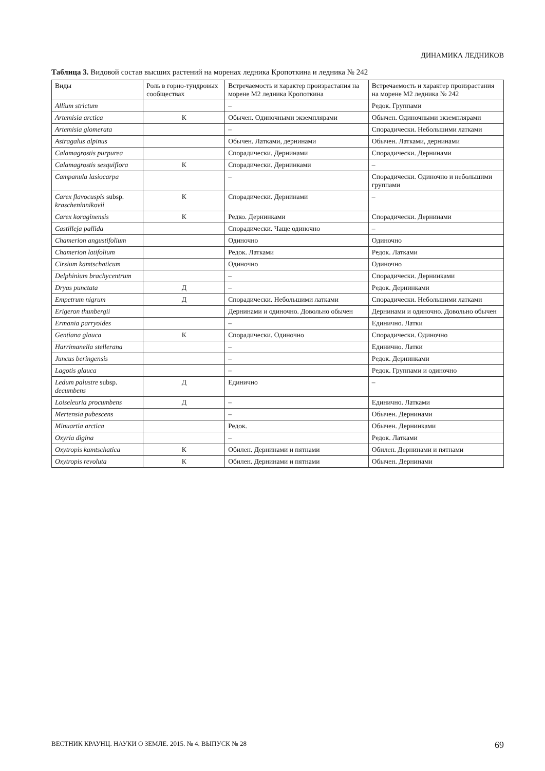ДИНАМИКА ЛЕДНИКОВ
Таблица 3. Видовой состав высших растений на моренах ледника Кропоткина и ледника № 242
| Виды | Роль в горно-тундровых сообществах | Встречаемость и характер произрастания на морене М2 ледника Кропоткина | Встречаемость и характер произрастания на морене М2 ледника № 242 |
| --- | --- | --- | --- |
| Allium strictum | | – | Редок. Группами |
| Artemisia arctica | К | Обычен. Одиночными экземплярами | Обычен. Одиночными экземплярами |
| Artemisia glomerata | | – | Спорадически. Небольшими латками |
| Astragalus alpinus | | Обычен. Латками, дернинами | Обычен. Латками, дернинами |
| Calamagrostis purpurea | | Спорадически. Дернинами | Спорадически. Дернинами |
| Calamagrostis sesquiflora | К | Спорадически. Дернинками | – |
| Campanula lasiocarpa | | – | Спорадически. Одиночно и небольшими группами |
| Carex flavocuspis subsp. krascheninnikovii | К | Спорадически. Дернинами | – |
| Carex koraginensis | К | Редко. Дернинками | Спорадически. Дернинами |
| Castilleja pallida | | Спорадически. Чаще одиночно | – |
| Chamerion angustifolium | | Одиночно | Одиночно |
| Chamerion latifolium | | Редок. Латками | Редок. Латками |
| Cirsium kamtschaticum | | Одиночно | Одиночно |
| Delphinium brachycentrum | | – | Спорадически. Дернинками |
| Dryas punctata | Д | – | Редок. Дернинками |
| Empetrum nigrum | Д | Спорадически. Небольшими латками | Спорадически. Небольшими латками |
| Erigeron thunbergii | | Дернинами и одиночно. Довольно обычен | Дернинами и одиночно. Довольно обычен |
| Ermania parryoides | | – | Единично. Латки |
| Gentiana glauca | К | Спорадически. Одиночно | Спорадически. Одиночно |
| Harrimanella stellerana | | – | Единично. Латки |
| Juncus beringensis | | – | Редок. Дернинками |
| Lagotis glauca | | – | Редок. Группами и одиночно |
| Ledum palustre subsp. decumbens | Д | Единично | – |
| Loiseleuria procumbens | Д | – | Единично. Латками |
| Mertensia pubescens | | – | Обычен. Дернинами |
| Minuartia arctica | | Редок. | Обычен. Дернинками |
| Oxyria digina | | – | Редок. Латками |
| Oxytropis kamtschatica | К | Обилен. Дернинами и пятнами | Обилен. Дернинами и пятнами |
| Oxytropis revoluta | К | Обилен. Дернинами и пятнами | Обычен. Дернинами |
ВЕСТНИК КРАУНЦ. НАУКИ О ЗЕМЛЕ. 2015. № 4. ВЫПУСК № 28 69